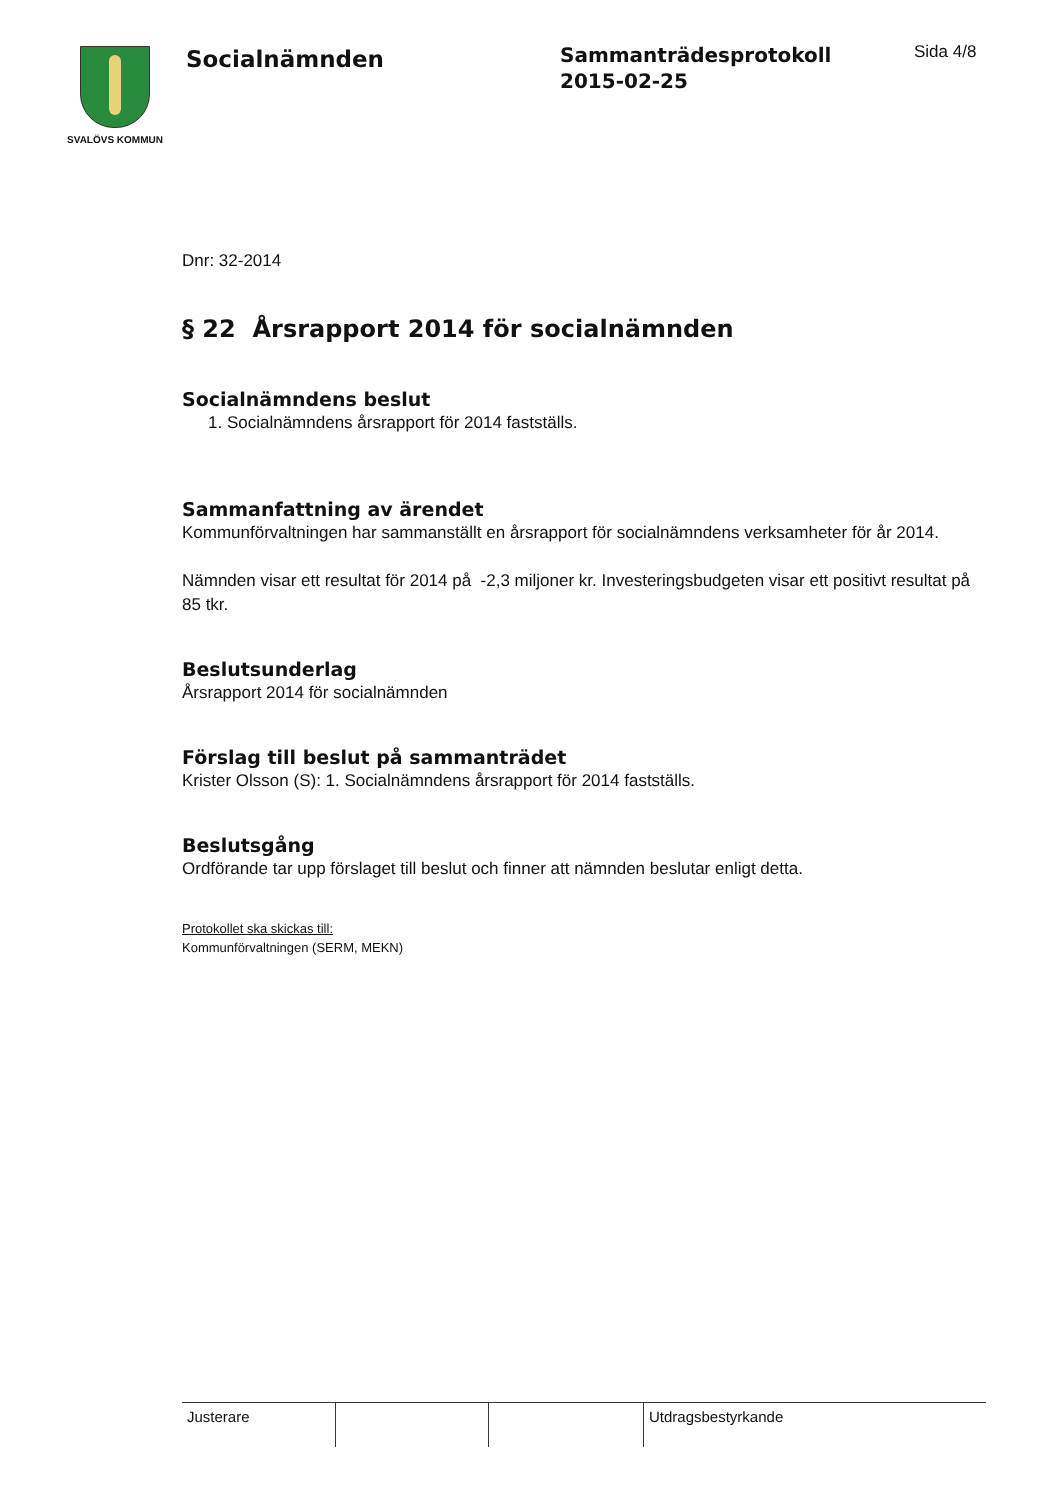SVALÖVS KOMMUN
Socialnämnden
Sammanträdesprotokoll
2015-02-25
Sida 4/8
Dnr: 32-2014
§ 22 Årsrapport 2014 för socialnämnden
Socialnämndens beslut
1. Socialnämndens årsrapport för 2014 fastställs.
Sammanfattning av ärendet
Kommunförvaltningen har sammanställt en årsrapport för socialnämndens verksamheter för år 2014.
Nämnden visar ett resultat för 2014 på -2,3 miljoner kr. Investeringsbudgeten visar ett positivt resultat på 85 tkr.
Beslutsunderlag
Årsrapport 2014 för socialnämnden
Förslag till beslut på sammanträdet
Krister Olsson (S): 1. Socialnämndens årsrapport för 2014 fastställs.
Beslutsgång
Ordförande tar upp förslaget till beslut och finner att nämnden beslutar enligt detta.
Protokollet ska skickas till:
Kommunförvaltningen (SERM, MEKN)
Justerare Utdragsbestyrkande